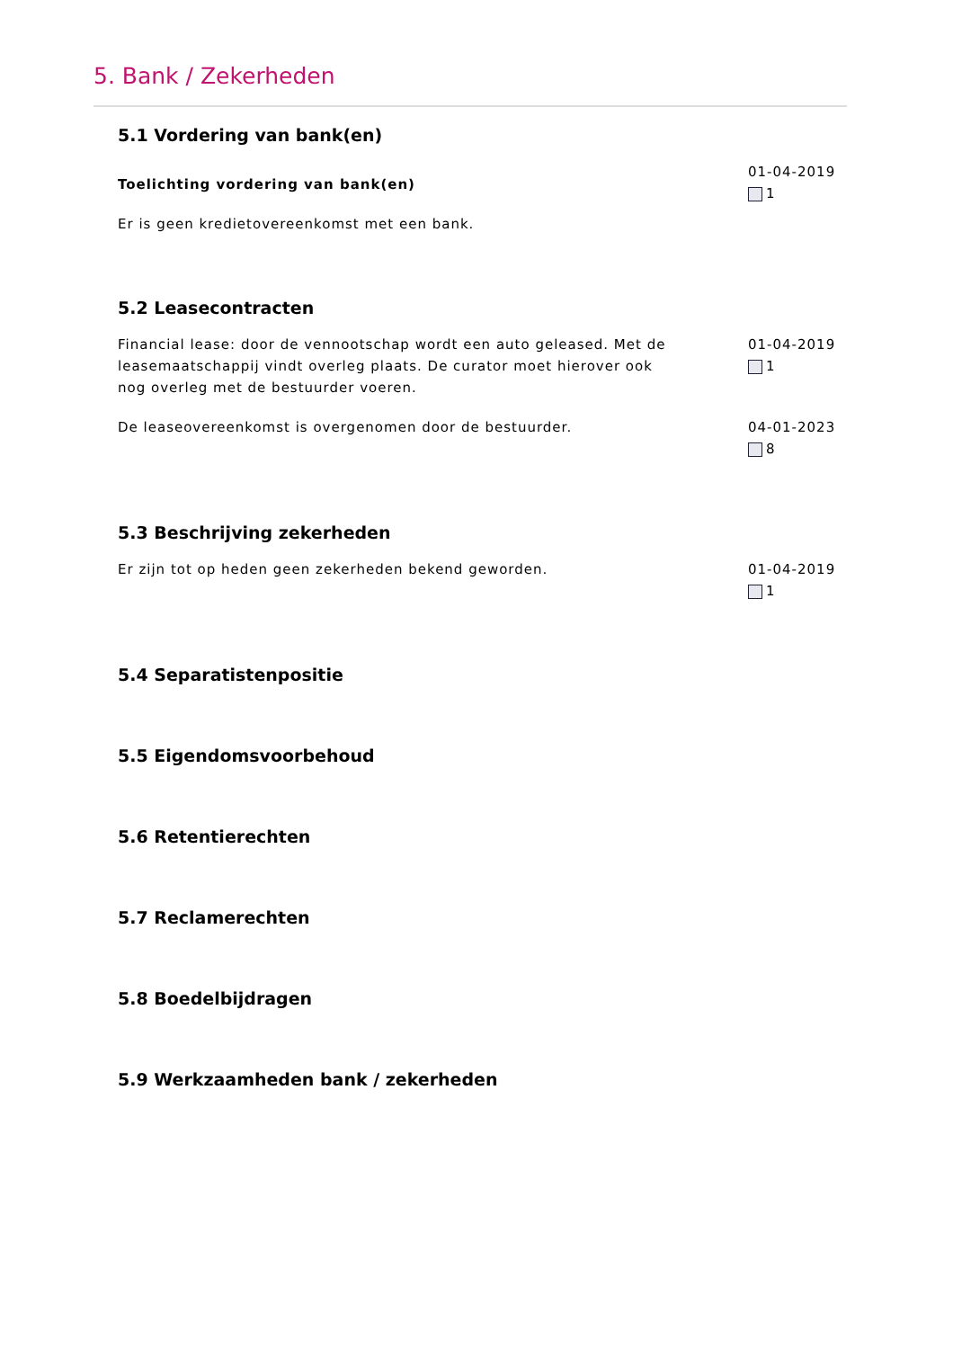5. Bank / Zekerheden
5.1 Vordering van bank(en)
Toelichting vordering van bank(en)
Er is geen kredietovereenkomst met een bank.
01-04-2019
1
5.2 Leasecontracten
Financial lease: door de vennootschap wordt een auto geleased. Met de leasemaatschappij vindt overleg plaats. De curator moet hierover ook nog overleg met de bestuurder voeren.
01-04-2019
1
De leaseovereenkomst is overgenomen door de bestuurder. 04-01-2023
8
5.3 Beschrijving zekerheden
Er zijn tot op heden geen zekerheden bekend geworden. 01-04-2019
1
5.4 Separatistenpositie
5.5 Eigendomsvoorbehoud
5.6 Retentierechten
5.7 Reclamerechten
5.8 Boedelbijdragen
5.9 Werkzaamheden bank / zekerheden